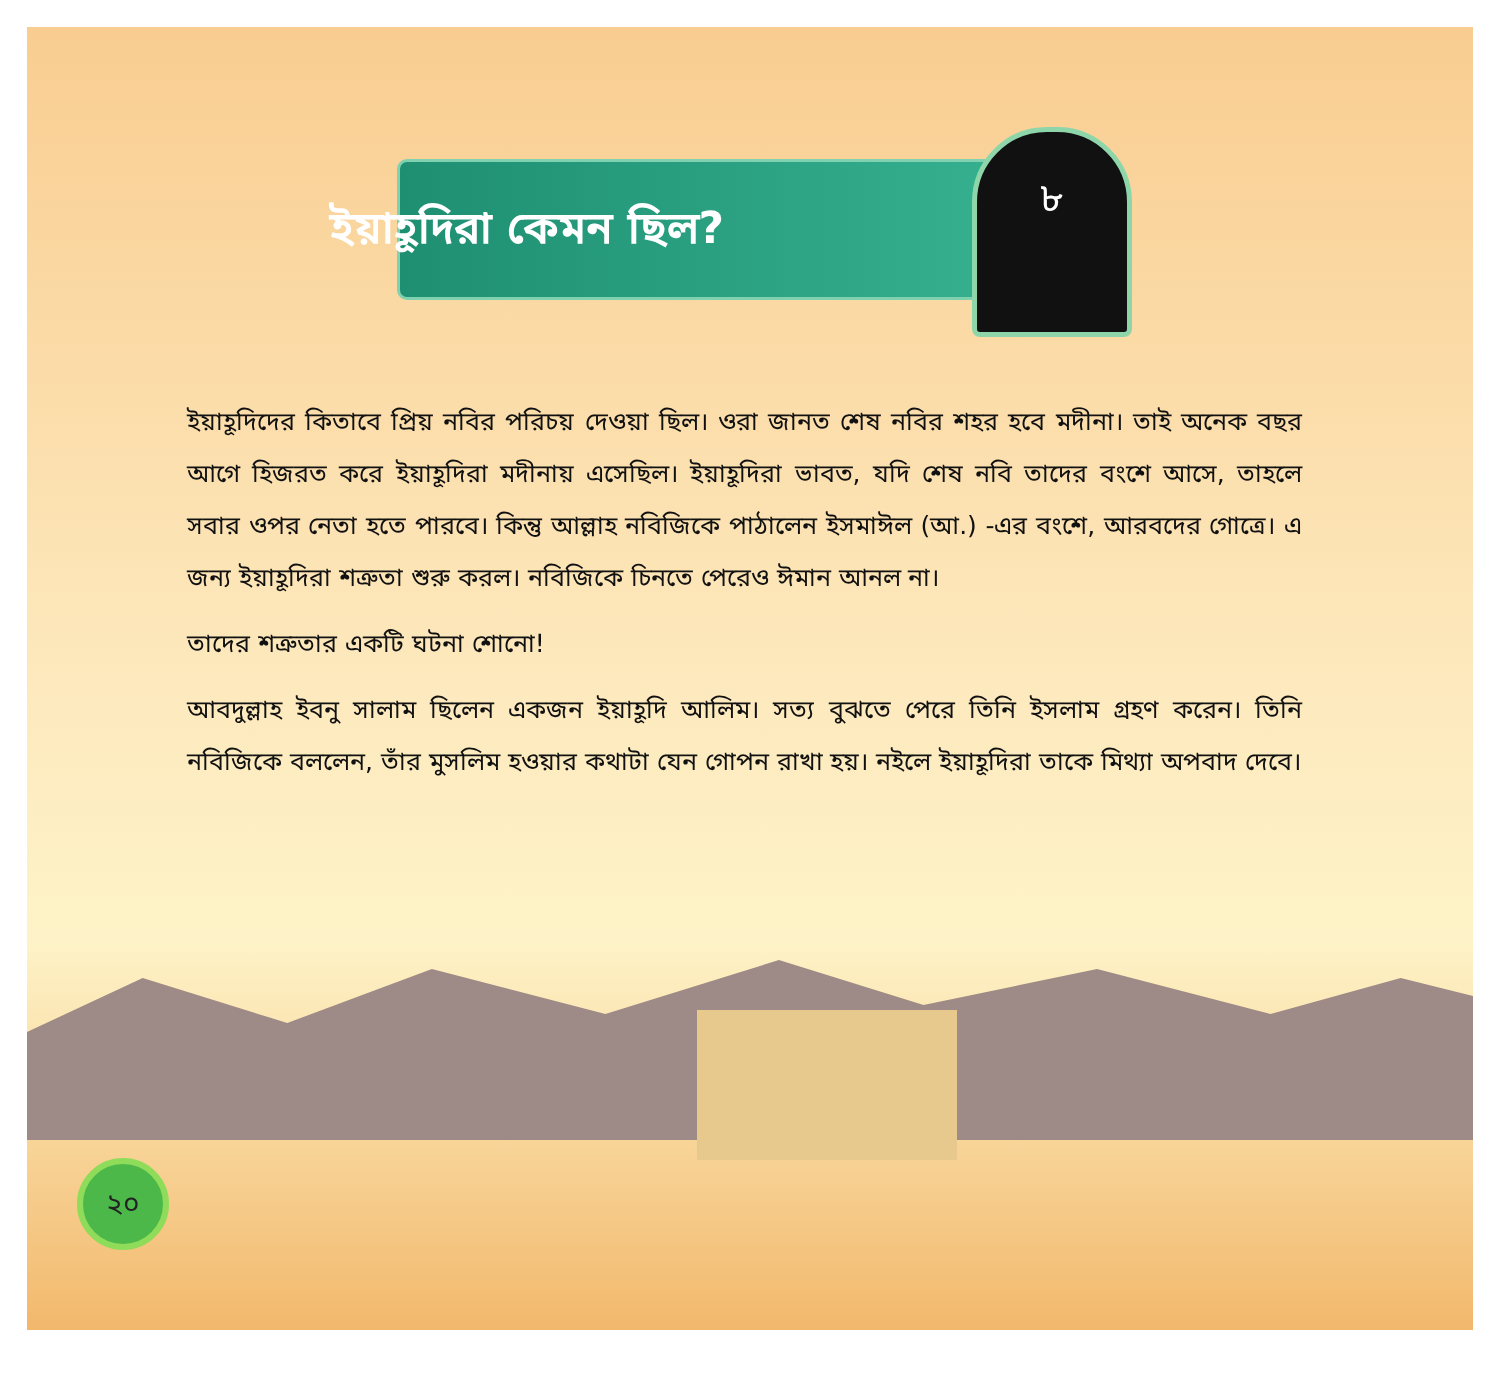৮
ইয়াহূদিরা কেমন ছিল?
ইয়াহূদিদের কিতাবে প্রিয় নবির পরিচয় দেওয়া ছিল। ওরা জানত শেষ নবির শহর হবে মদীনা। তাই অনেক বছর আগে হিজরত করে ইয়াহূদিরা মদীনায় এসেছিল। ইয়াহূদিরা ভাবত, যদি শেষ নবি তাদের বংশে আসে, তাহলে সবার ওপর নেতা হতে পারবে। কিন্তু আল্লাহ নবিজিকে পাঠালেন ইসমাঈল (আ.) -এর বংশে, আরবদের গোত্রে। এ জন্য ইয়াহূদিরা শত্রুতা শুরু করল। নবিজিকে চিনতে পেরেও ঈমান আনল না।
তাদের শত্রুতার একটি ঘটনা শোনো!
আবদুল্লাহ ইবনু সালাম ছিলেন একজন ইয়াহূদি আলিম। সত্য বুঝতে পেরে তিনি ইসলাম গ্রহণ করেন। তিনি নবিজিকে বললেন, তাঁর মুসলিম হওয়ার কথাটা যেন গোপন রাখা হয়। নইলে ইয়াহূদিরা তাকে মিথ্যা অপবাদ দেবে।
২০